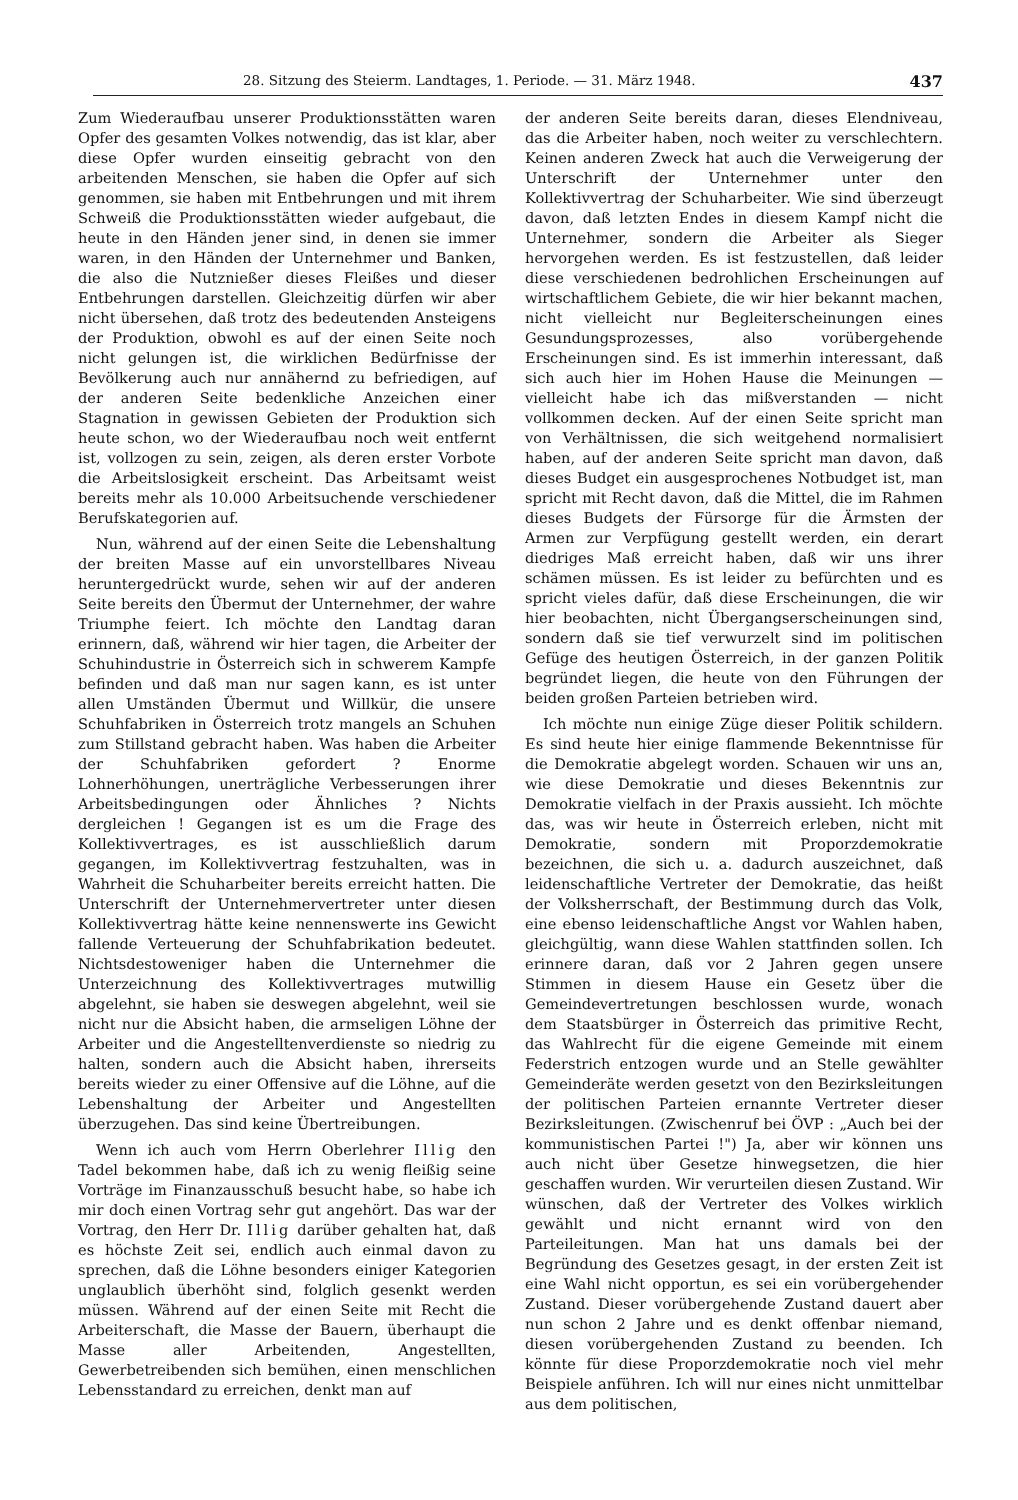28. Sitzung des Steierm. Landtages, 1. Periode. — 31. März 1948. 437
Zum Wiederaufbau unserer Produktionsstätten waren Opfer des gesamten Volkes notwendig, das ist klar, aber diese Opfer wurden einseitig gebracht von den arbeitenden Menschen, sie haben die Opfer auf sich genommen, sie haben mit Entbehrungen und mit ihrem Schweiß die Produktionsstätten wieder aufgebaut, die heute in den Händen jener sind, in denen sie immer waren, in den Händen der Unternehmer und Banken, die also die Nutznießer dieses Fleißes und dieser Entbehrungen darstellen. Gleichzeitig dürfen wir aber nicht übersehen, daß trotz des bedeutenden Ansteigens der Produktion, obwohl es auf der einen Seite noch nicht gelungen ist, die wirklichen Bedürfnisse der Bevölkerung auch nur annähernd zu befriedigen, auf der anderen Seite bedenkliche Anzeichen einer Stagnation in gewissen Gebieten der Produktion sich heute schon, wo der Wiederaufbau noch weit entfernt ist, vollzogen zu sein, zeigen, als deren erster Vorbote die Arbeitslosigkeit erscheint. Das Arbeitsamt weist bereits mehr als 10.000 Arbeitsuchende verschiedener Berufskategorien auf.
Nun, während auf der einen Seite die Lebenshaltung der breiten Masse auf ein unvorstellbares Niveau heruntergedrückt wurde, sehen wir auf der anderen Seite bereits den Übermut der Unternehmer, der wahre Triumphe feiert. Ich möchte den Landtag daran erinnern, daß, während wir hier tagen, die Arbeiter der Schuhindustrie in Österreich sich in schwerem Kampfe befinden und daß man nur sagen kann, es ist unter allen Umständen Übermut und Willkür, die unsere Schuhfabriken in Österreich trotz mangels an Schuhen zum Stillstand gebracht haben. Was haben die Arbeiter der Schuhfabriken gefordert ? Enorme Lohnerhöhungen, unerträgliche Verbesserungen ihrer Arbeitsbedingungen oder Ähnliches ? Nichts dergleichen ! Gegangen ist es um die Frage des Kollektivvertrages, es ist ausschließlich darum gegangen, im Kollektivvertrag festzuhalten, was in Wahrheit die Schuharbeiter bereits erreicht hatten. Die Unterschrift der Unternehmervertreter unter diesen Kollektivvertrag hätte keine nennenswerte ins Gewicht fallende Verteuerung der Schuhfabrikation bedeutet. Nichtsdestoweniger haben die Unternehmer die Unterzeichnung des Kollektivvertrages mutwillig abgelehnt, sie haben sie deswegen abgelehnt, weil sie nicht nur die Absicht haben, die armseligen Löhne der Arbeiter und die Angestelltenverdienste so niedrig zu halten, sondern auch die Absicht haben, ihrerseits bereits wieder zu einer Offensive auf die Löhne, auf die Lebenshaltung der Arbeiter und Angestellten überzugehen. Das sind keine Übertreibungen.
Wenn ich auch vom Herrn Oberlehrer Illig den Tadel bekommen habe, daß ich zu wenig fleißig seine Vorträge im Finanzausschuß besucht habe, so habe ich mir doch einen Vortrag sehr gut angehört. Das war der Vortrag, den Herr Dr. Illig darüber gehalten hat, daß es höchste Zeit sei, endlich auch einmal davon zu sprechen, daß die Löhne besonders einiger Kategorien unglaublich überhöht sind, folglich gesenkt werden müssen. Während auf der einen Seite mit Recht die Arbeiterschaft, die Masse der Bauern, überhaupt die Masse aller Arbeitenden, Angestellten, Gewerbetreibenden sich bemühen, einen menschlichen Lebensstandard zu erreichen, denkt man auf
der anderen Seite bereits daran, dieses Elendniveau, das die Arbeiter haben, noch weiter zu verschlechtern. Keinen anderen Zweck hat auch die Verweigerung der Unterschrift der Unternehmer unter den Kollektivvertrag der Schuharbeiter. Wie sind überzeugt davon, daß letzten Endes in diesem Kampf nicht die Unternehmer, sondern die Arbeiter als Sieger hervorgehen werden. Es ist festzustellen, daß leider diese verschiedenen bedrohlichen Erscheinungen auf wirtschaftlichem Gebiete, die wir hier bekannt machen, nicht vielleicht nur Begleiterscheinungen eines Gesundungsprozesses, also vorübergehende Erscheinungen sind. Es ist immerhin interessant, daß sich auch hier im Hohen Hause die Meinungen — vielleicht habe ich das mißverstanden — nicht vollkommen decken. Auf der einen Seite spricht man von Verhältnissen, die sich weitgehend normalisiert haben, auf der anderen Seite spricht man davon, daß dieses Budget ein ausgesprochenes Notbudget ist, man spricht mit Recht davon, daß die Mittel, die im Rahmen dieses Budgets der Fürsorge für die Ärmsten der Armen zur Verpfügung gestellt werden, ein derart diedriges Maß erreicht haben, daß wir uns ihrer schämen müssen. Es ist leider zu befürchten und es spricht vieles dafür, daß diese Erscheinungen, die wir hier beobachten, nicht Übergangserscheinungen sind, sondern daß sie tief verwurzelt sind im politischen Gefüge des heutigen Österreich, in der ganzen Politik begründet liegen, die heute von den Führungen der beiden großen Parteien betrieben wird.
Ich möchte nun einige Züge dieser Politik schildern. Es sind heute hier einige flammende Bekenntnisse für die Demokratie abgelegt worden. Schauen wir uns an, wie diese Demokratie und dieses Bekenntnis zur Demokratie vielfach in der Praxis aussieht. Ich möchte das, was wir heute in Österreich erleben, nicht mit Demokratie, sondern mit Proporzdemokratie bezeichnen, die sich u. a. dadurch auszeichnet, daß leidenschaftliche Vertreter der Demokratie, das heißt der Volksherrschaft, der Bestimmung durch das Volk, eine ebenso leidenschaftliche Angst vor Wahlen haben, gleichgültig, wann diese Wahlen stattfinden sollen. Ich erinnere daran, daß vor 2 Jahren gegen unsere Stimmen in diesem Hause ein Gesetz über die Gemeindevertretungen beschlossen wurde, wonach dem Staatsbürger in Österreich das primitive Recht, das Wahlrecht für die eigene Gemeinde mit einem Federstrich entzogen wurde und an Stelle gewählter Gemeinderäte werden gesetzt von den Bezirksleitungen der politischen Parteien ernannte Vertreter dieser Bezirksleitungen. (Zwischenruf bei ÖVP : „Auch bei der kommunistischen Partei !") Ja, aber wir können uns auch nicht über Gesetze hinwegsetzen, die hier geschaffen wurden. Wir verurteilen diesen Zustand. Wir wünschen, daß der Vertreter des Volkes wirklich gewählt und nicht ernannt wird von den Parteileitungen. Man hat uns damals bei der Begründung des Gesetzes gesagt, in der ersten Zeit ist eine Wahl nicht opportun, es sei ein vorübergehender Zustand. Dieser vorübergehende Zustand dauert aber nun schon 2 Jahre und es denkt offenbar niemand, diesen vorübergehenden Zustand zu beenden. Ich könnte für diese Proporzdemokratie noch viel mehr Beispiele anführen. Ich will nur eines nicht unmittelbar aus dem politischen,